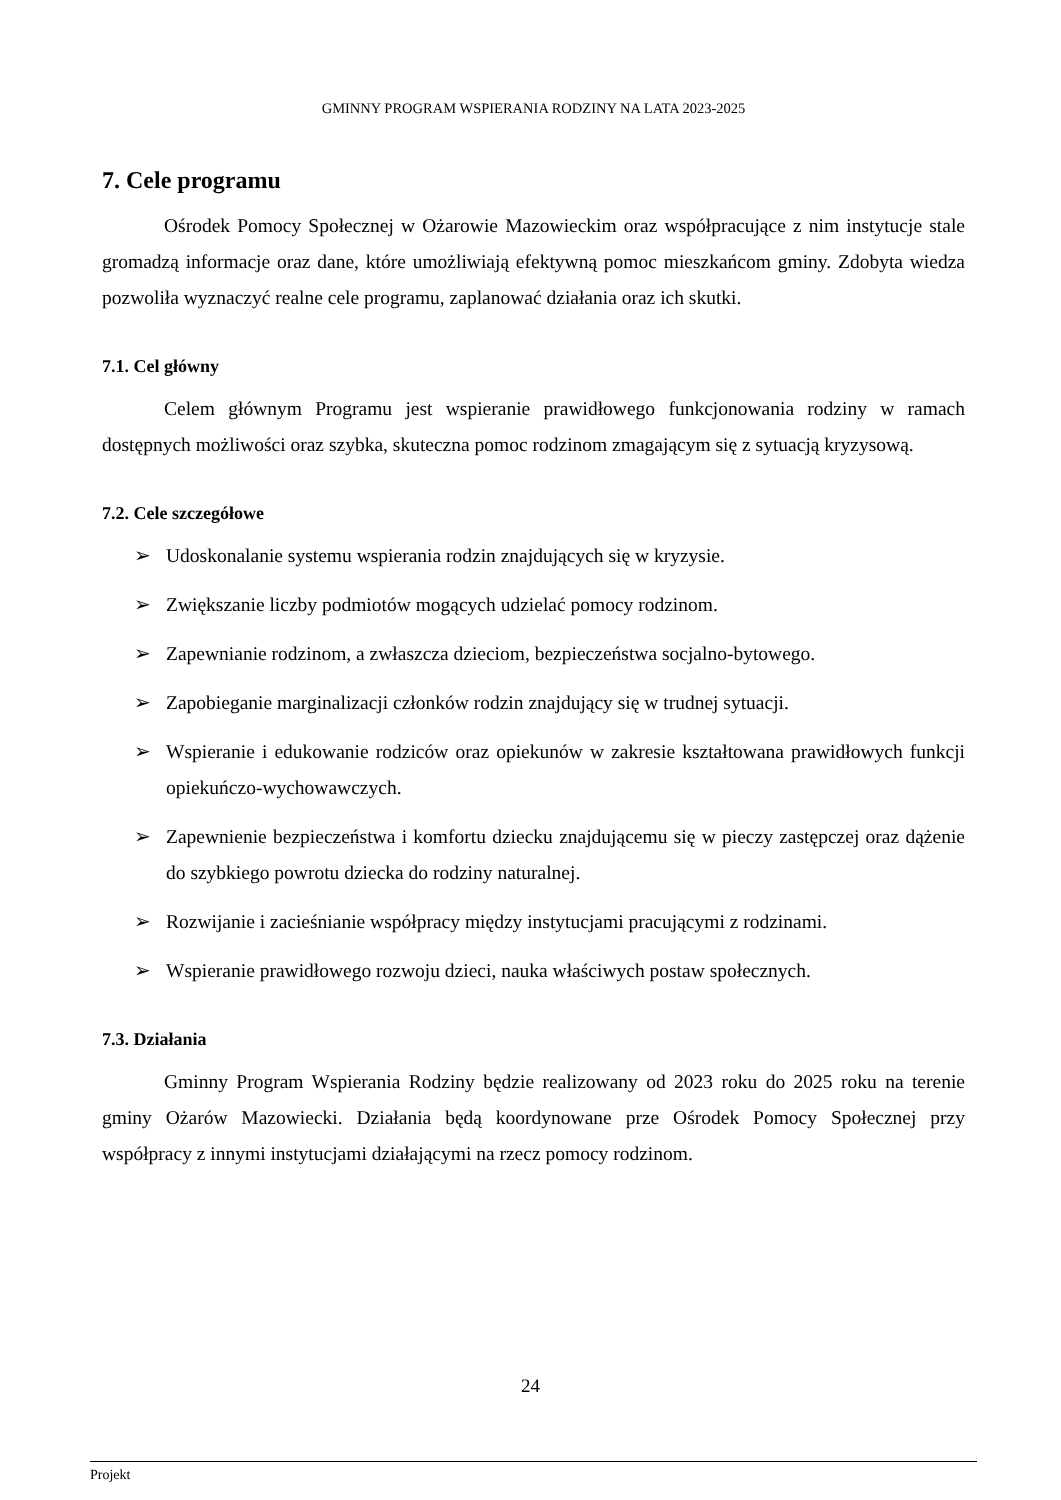GMINNY PROGRAM WSPIERANIA RODZINY NA LATA 2023-2025
7. Cele programu
Ośrodek Pomocy Społecznej w Ożarowie Mazowieckim oraz współpracujące z nim instytucje stale gromadzą informacje oraz dane, które umożliwiają efektywną pomoc mieszkańcom gminy. Zdobyta wiedza pozwoliła wyznaczyć realne cele programu, zaplanować działania oraz ich skutki.
7.1. Cel główny
Celem głównym Programu jest wspieranie prawidłowego funkcjonowania rodziny w ramach dostępnych możliwości oraz szybka, skuteczna pomoc rodzinom zmagającym się z sytuacją kryzysową.
7.2. Cele szczegółowe
➢ Udoskonalanie systemu wspierania rodzin znajdujących się w kryzysie.
➢ Zwiększanie liczby podmiotów mogących udzielać pomocy rodzinom.
➢ Zapewnianie rodzinom, a zwłaszcza dzieciom, bezpieczeństwa socjalno-bytowego.
➢ Zapobieganie marginalizacji członków rodzin znajdujący się w trudnej sytuacji.
➢ Wspieranie i edukowanie rodziców oraz opiekunów w zakresie kształtowana prawidłowych funkcji opiekuńczo-wychowawczych.
➢ Zapewnienie bezpieczeństwa i komfortu dziecku znajdującemu się w pieczy zastępczej oraz dążenie do szybkiego powrotu dziecka do rodziny naturalnej.
➢ Rozwijanie i zacieśnianie współpracy między instytucjami pracującymi z rodzinami.
➢ Wspieranie prawidłowego rozwoju dzieci, nauka właściwych postaw społecznych.
7.3. Działania
Gminny Program Wspierania Rodziny będzie realizowany od 2023 roku do 2025 roku na terenie gminy Ożarów Mazowiecki. Działania będą koordynowane prze Ośrodek Pomocy Społecznej przy współpracy z innymi instytucjami działającymi na rzecz pomocy rodzinom.
24
Projekt